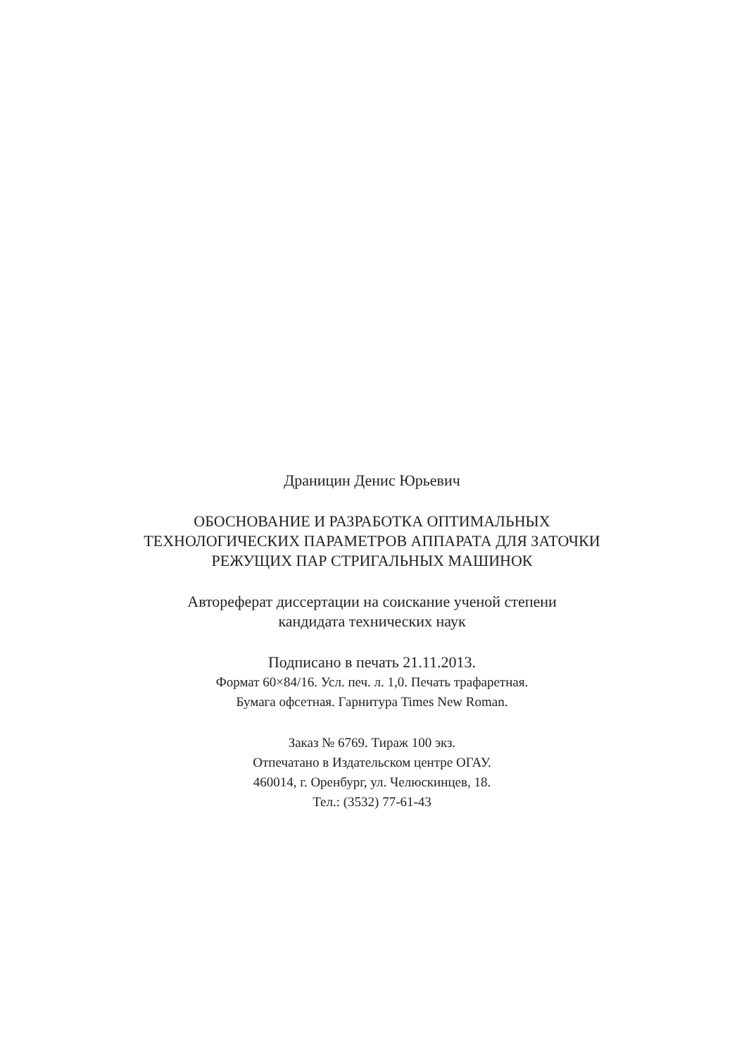Драницин Денис Юрьевич
ОБОСНОВАНИЕ И РАЗРАБОТКА ОПТИМАЛЬНЫХ
ТЕХНОЛОГИЧЕСКИХ ПАРАМЕТРОВ АППАРАТА ДЛЯ ЗАТОЧКИ
РЕЖУЩИХ ПАР СТРИГАЛЬНЫХ МАШИНОК
Автореферат диссертации на соискание ученой степени
кандидата технических наук
Подписано в печать 21.11.2013.
Формат 60×84/16. Усл. печ. л. 1,0. Печать трафаретная.
Бумага офсетная. Гарнитура Times New Roman.
Заказ № 6769. Тираж 100 экз.
Отпечатано в Издательском центре ОГАУ.
460014, г. Оренбург, ул. Челюскинцев, 18.
Тел.: (3532) 77-61-43